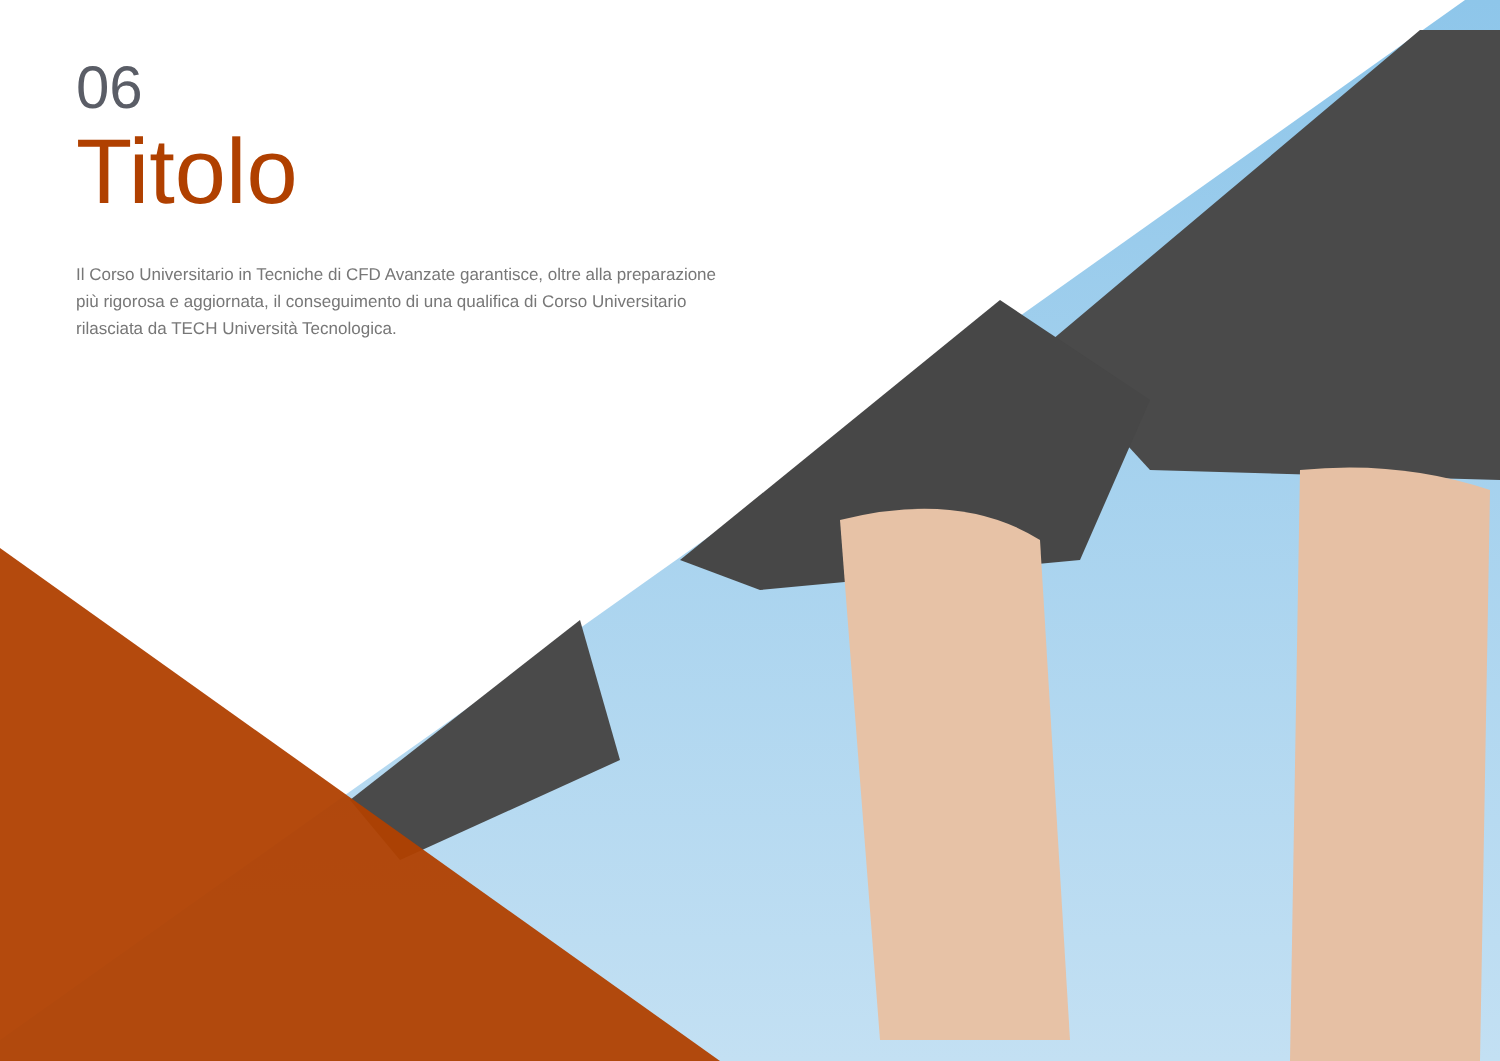06
Titolo
Il Corso Universitario in Tecniche di CFD Avanzate garantisce, oltre alla preparazione più rigorosa e aggiornata, il conseguimento di una qualifica di Corso Universitario rilasciata da TECH Università Tecnologica.